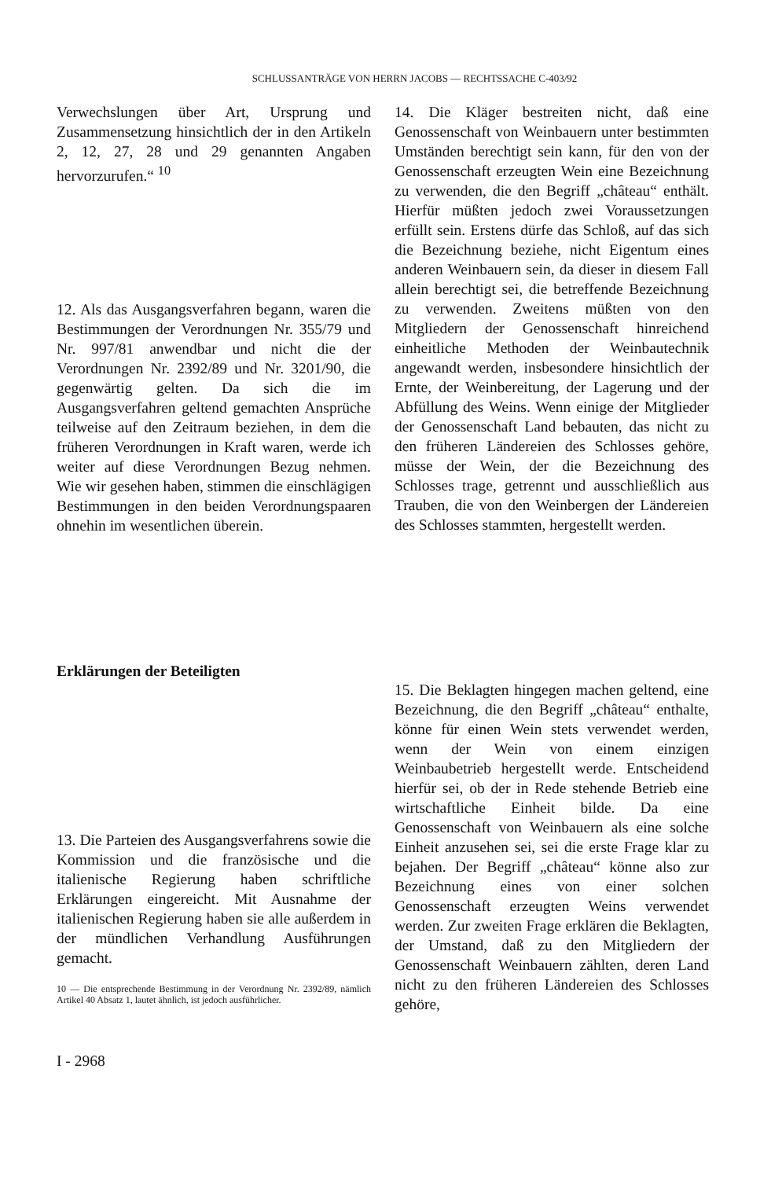SCHLUSSANTRÄGE VON HERRN JACOBS — RECHTSSACHE C-403/92
Verwechslungen über Art, Ursprung und Zusammensetzung hinsichtlich der in den Artikeln 2, 12, 27, 28 und 29 genannten Angaben hervorzurufen.“ <sup>10</sup>
12. Als das Ausgangsverfahren begann, waren die Bestimmungen der Verordnungen Nr. 355/79 und Nr. 997/81 anwendbar und nicht die der Verordnungen Nr. 2392/89 und Nr. 3201/90, die gegenwärtig gelten. Da sich die im Ausgangsverfahren geltend gemachten Ansprüche teilweise auf den Zeitraum beziehen, in dem die früheren Verordnungen in Kraft waren, werde ich weiter auf diese Verordnungen Bezug nehmen. Wie wir gesehen haben, stimmen die einschlägigen Bestimmungen in den beiden Verordnungspaaren ohnehin im wesentlichen überein.
Erklärungen der Beteiligten
13. Die Parteien des Ausgangsverfahrens sowie die Kommission und die französische und die italienische Regierung haben schriftliche Erklärungen eingereicht. Mit Ausnahme der italienischen Regierung haben sie alle außerdem in der mündlichen Verhandlung Ausführungen gemacht.
10 — Die entsprechende Bestimmung in der Verordnung Nr. 2392/89, nämlich Artikel 40 Absatz 1, lautet ähnlich, ist jedoch ausführlicher.
I - 2968
14. Die Kläger bestreiten nicht, daß eine Genossenschaft von Weinbauern unter bestimmten Umständen berechtigt sein kann, für den von der Genossenschaft erzeugten Wein eine Bezeichnung zu verwenden, die den Begriff „château“ enthält. Hierfür müßten jedoch zwei Voraussetzungen erfüllt sein. Erstens dürfe das Schloß, auf das sich die Bezeichnung beziehe, nicht Eigentum eines anderen Weinbauern sein, da dieser in diesem Fall allein berechtigt sei, die betreffende Bezeichnung zu verwenden. Zweitens müßten von den Mitgliedern der Genossenschaft hinreichend einheitliche Methoden der Weinbautechnik angewandt werden, insbesondere hinsichtlich der Ernte, der Weinbereitung, der Lagerung und der Abfüllung des Weins. Wenn einige der Mitglieder der Genossenschaft Land bebauten, das nicht zu den früheren Ländereien des Schlosses gehöre, müsse der Wein, der die Bezeichnung des Schlosses trage, getrennt und ausschließlich aus Trauben, die von den Weinbergen der Ländereien des Schlosses stammten, hergestellt werden.
15. Die Beklagten hingegen machen geltend, eine Bezeichnung, die den Begriff „château“ enthalte, könne für einen Wein stets verwendet werden, wenn der Wein von einem einzigen Weinbaubetrieb hergestellt werde. Entscheidend hierfür sei, ob der in Rede stehende Betrieb eine wirtschaftliche Einheit bilde. Da eine Genossenschaft von Weinbauern als eine solche Einheit anzusehen sei, sei die erste Frage klar zu bejahen. Der Begriff „château“ könne also zur Bezeichnung eines von einer solchen Genossenschaft erzeugten Weins verwendet werden. Zur zweiten Frage erklären die Beklagten, der Umstand, daß zu den Mitgliedern der Genossenschaft Weinbauern zählten, deren Land nicht zu den früheren Ländereien des Schlosses gehöre,